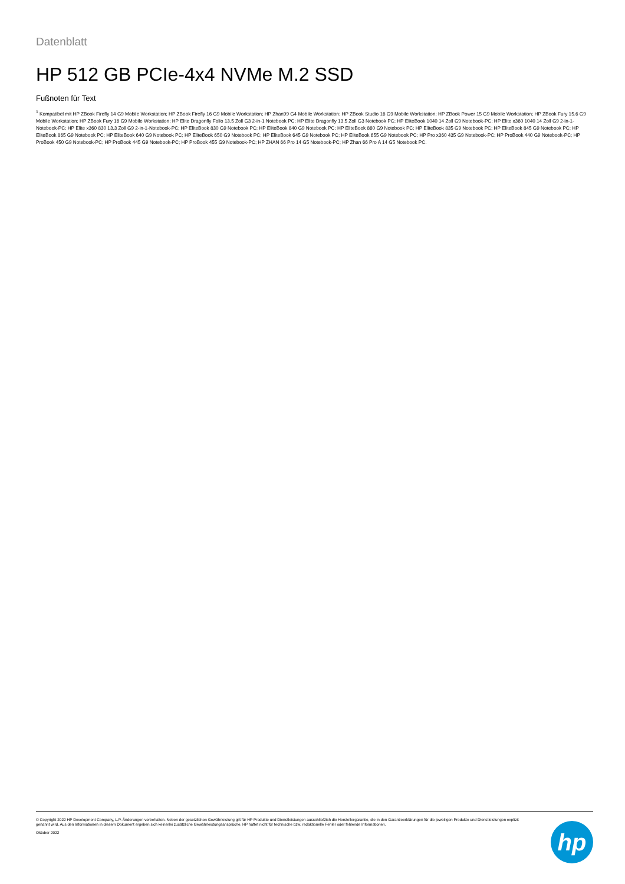Datenblatt
HP 512 GB PCIe-4x4 NVMe M.2 SSD
Fußnoten für Text
<sup>1</sup> Kompatibel mit HP ZBook Firefly 14 G9 Mobile Workstation; HP ZBook Firefly 16 G9 Mobile Workstation; HP Zhan99 G4 Mobile Workstation; HP ZBook Studio 16 G9 Mobile Workstation; HP ZBook Power 15 G9 Mobile Workstation; HP ZBook Fury 15.6 G9 Mobile Workstation; HP ZBook Fury 16 G9 Mobile Workstation; HP Elite Dragonfly Folio 13,5 Zoll G3 2-in-1 Notebook PC; HP Elite Dragonfly 13,5 Zoll G3 Notebook PC; HP EliteBook 1040 14 Zoll G9 Notebook-PC; HP Elite x360 1040 14 Zoll G9 2-in-1-Notebook-PC; HP Elite x360 830 13,3 Zoll G9 2-in-1-Notebook-PC; HP EliteBook 830 G9 Notebook PC; HP EliteBook 840 G9 Notebook PC; HP EliteBook 860 G9 Notebook PC; HP EliteBook 835 G9 Notebook PC; HP EliteBook 845 G9 Notebook PC; HP EliteBook 865 G9 Notebook PC; HP EliteBook 640 G9 Notebook PC; HP EliteBook 650 G9 Notebook PC; HP EliteBook 645 G9 Notebook PC; HP EliteBook 655 G9 Notebook PC; HP Pro x360 435 G9 Notebook-PC; HP ProBook 440 G9 Notebook-PC; HP ProBook 450 G9 Notebook-PC; HP ProBook 445 G9 Notebook-PC; HP ProBook 455 G9 Notebook-PC; HP ZHAN 66 Pro 14 G5 Notebook-PC; HP Zhan 66 Pro A 14 G5 Notebook PC.
© Copyright 2022 HP Development Company, L.P. Änderungen vorbehalten. Neben der gesetzlichen Gewährleistung gilt für HP Produkte und Dienstleistungen ausschließlich die Herstellergarantie, die in den Garantieerklärungen für die jeweiligen Produkte und Dienstleistungen explizit genannt wird. Aus den Informationen in diesem Dokument ergeben sich keinerlei zusätzliche Gewährleistungsansprüche. HP haftet nicht für technische bzw. redaktionelle Fehler oder fehlende Informationen.
Oktober 2022
hp